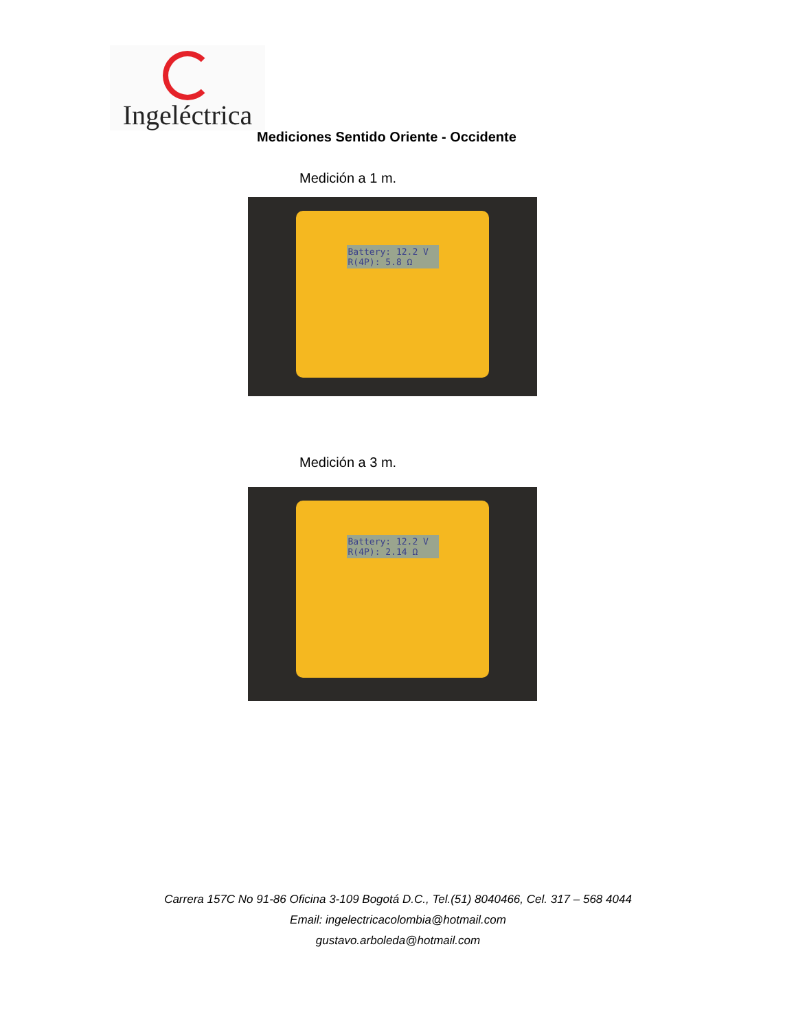Ingeléctrica
Mediciones Sentido Oriente - Occidente
Medición a 1 m.
Battery: 12.2 V
R(4P): 5.8 Ω
Medición a 3 m.
Battery: 12.2 V
R(4P): 2.14 Ω
Carrera 157C No 91-86 Oficina 3-109 Bogotá D.C., Tel.(51) 8040466, Cel. 317 – 568 4044
Email: ingelectricacolombia@hotmail.com
gustavo.arboleda@hotmail.com